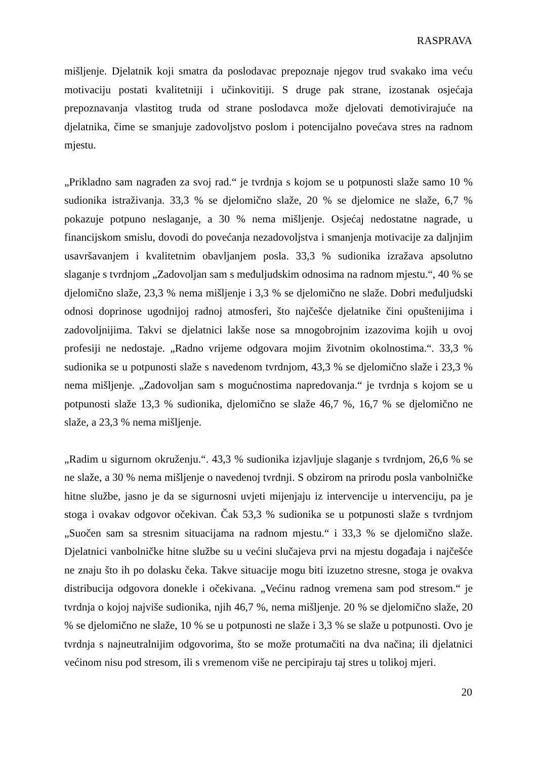RASPRAVA
mišljenje. Djelatnik koji smatra da poslodavac prepoznaje njegov trud svakako ima veću motivaciju postati kvalitetniji i učinkovitiji. S druge pak strane, izostanak osjećaja prepoznavanja vlastitog truda od strane poslodavca može djelovati demotivirajuće na djelatnika, čime se smanjuje zadovoljstvo poslom i potencijalno povećava stres na radnom mjestu.
„Prikladno sam nagrađen za svoj rad.“ je tvrdnja s kojom se u potpunosti slaže samo 10 % sudionika istraživanja. 33,3 % se djelomično slaže, 20 % se djelomice ne slaže, 6,7 % pokazuje potpuno neslaganje, a 30 % nema mišljenje. Osjećaj nedostatne nagrade, u financijskom smislu, dovodi do povećanja nezadovoljstva i smanjenja motivacije za daljnjim usavršavanjem i kvalitetnim obavljanjem posla. 33,3 % sudionika izražava apsolutno slaganje s tvrdnjom „Zadovoljan sam s međuljudskim odnosima na radnom mjestu.“, 40 % se djelomično slaže, 23,3 % nema mišljenje i 3,3 % se djelomično ne slaže. Dobri međuljudski odnosi doprinose ugodnijoj radnoj atmosferi, što najčešće djelatnike čini opuštenijima i zadovoljnijima. Takvi se djelatnici lakše nose sa mnogobrojnim izazovima kojih u ovoj profesiji ne nedostaje. „Radno vrijeme odgovara mojim životnim okolnostima.“. 33,3 % sudionika se u potpunosti slaže s navedenom tvrdnjom, 43,3 % se djelomično slaže i 23,3 % nema mišljenje. „Zadovoljan sam s mogućnostima napredovanja.“ je tvrdnja s kojom se u potpunosti slaže 13,3 % sudionika, djelomično se slaže 46,7 %, 16,7 % se djelomično ne slaže, a 23,3 % nema mišljenje.
„Radim u sigurnom okruženju.“. 43,3 % sudionika izjavljuje slaganje s tvrdnjom, 26,6 % se ne slaže, a 30 % nema mišljenje o navedenoj tvrdnji. S obzirom na prirodu posla vanbolničke hitne službe, jasno je da se sigurnosni uvjeti mijenjaju iz intervencije u intervenciju, pa je stoga i ovakav odgovor očekivan. Čak 53,3 % sudionika se u potpunosti slaže s tvrdnjom „Suočen sam sa stresnim situacijama na radnom mjestu.“ i 33,3 % se djelomično slaže. Djelatnici vanbolničke hitne službe su u većini slučajeva prvi na mjestu događaja i najčešće ne znaju što ih po dolasku čeka. Takve situacije mogu biti izuzetno stresne, stoga je ovakva distribucija odgovora donekle i očekivana. „Većinu radnog vremena sam pod stresom.“ je tvrdnja o kojoj najviše sudionika, njih 46,7 %, nema mišljenje. 20 % se djelomično slaže, 20 % se djelomično ne slaže, 10 % se u potpunosti ne slaže i 3,3 % se slaže u potpunosti. Ovo je tvrdnja s najneutralnijim odgovorima, što se može protumačiti na dva načina; ili djelatnici većinom nisu pod stresom, ili s vremenom više ne percipiraju taj stres u tolikoj mjeri.
20